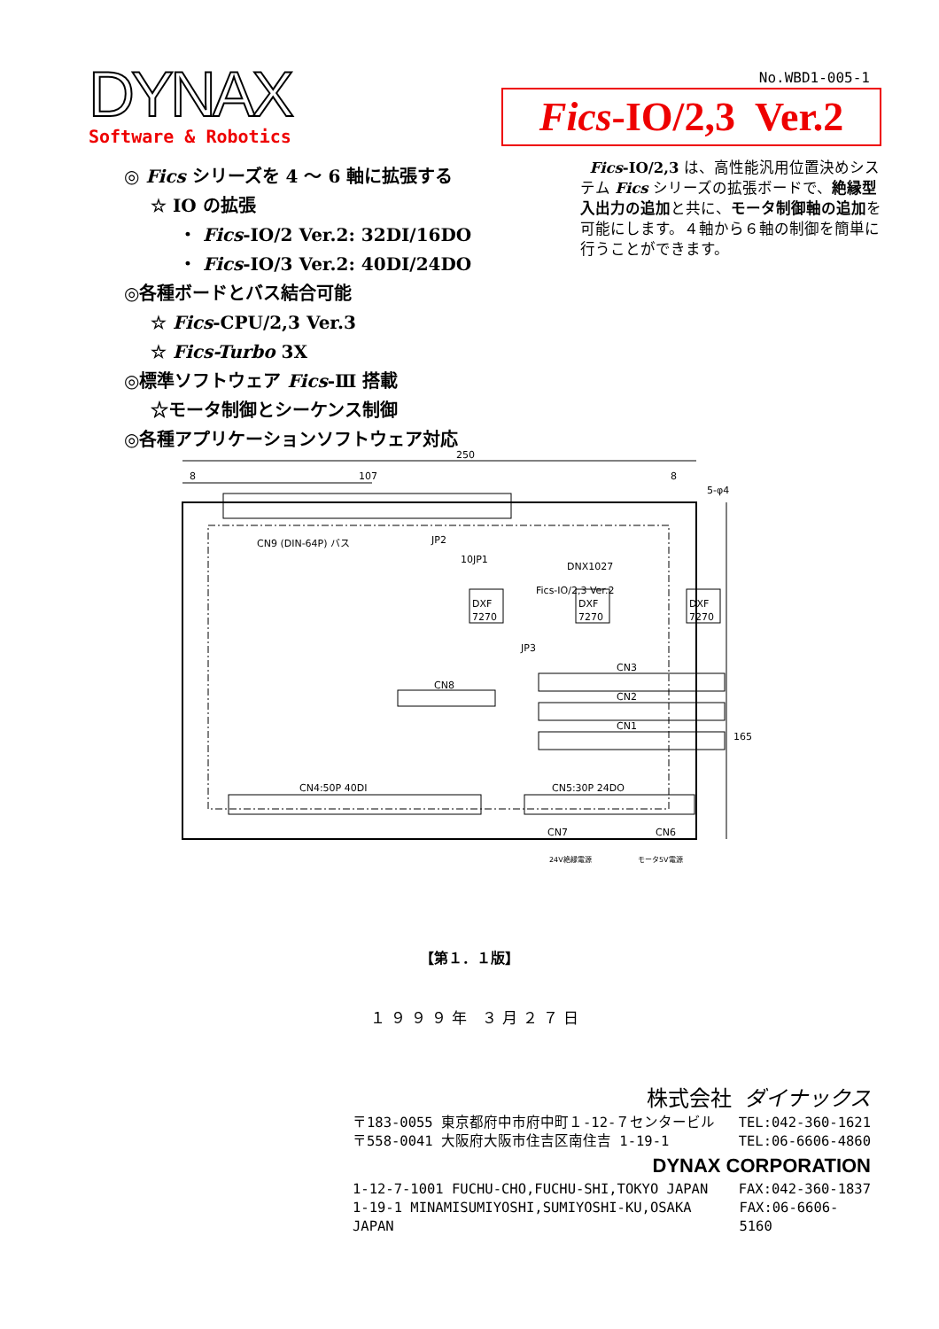DYNAX
Software & Robotics
No.WBD1-005-1
Fics-IO/2,3 Ver.2
Fics-IO/2,3 は、高性能汎用位置決めシステム Fics シリーズの拡張ボードで、絶縁型入出力の追加と共に、モータ制御軸の追加を可能にします。４軸から６軸の制御を簡単に行うことができます。
◎ Fics シリーズを 4 ～ 6 軸に拡張する
☆ IO の拡張
・ Fics-IO/2 Ver.2: 32DI/16DO
・ Fics-IO/3 Ver.2: 40DI/24DO
◎各種ボードとバス結合可能
☆ Fics-CPU/2,3 Ver.3
☆ Fics-Turbo 3X
◎標準ソフトウェア Fics-Ⅲ 搭載
☆モータ制御とシーケンス制御
◎各種アプリケーションソフトウェア対応
250
107
8
8
5-φ4
CN9 (DIN-64P) バス
JP2
10JP1
DNX1027
Fics-IO/2,3 Ver.2
DXF
7270
DXF
7270
DXF
7270
JP3
165
CN3
CN2
CN1
CN8
CN4:50P 40DI
CN5:30P 24DO
CN7
CN6
24V絶縁電源
モータ5V電源
【第１．１版】
１９９９年 ３月２７日
株式会社 ダイナックス
〒183-0055 東京都府中市府中町１-12-７センタービル TEL:042-360-1621
〒558-0041 大阪府大阪市住吉区南住吉 1-19-1 TEL:06-6606-4860
DYNAX CORPORATION
1-12-7-1001 FUCHU-CHO,FUCHU-SHI,TOKYO JAPAN FAX:042-360-1837
1-19-1 MINAMISUMIYOSHI,SUMIYOSHI-KU,OSAKA JAPAN FAX:06-6606-5160